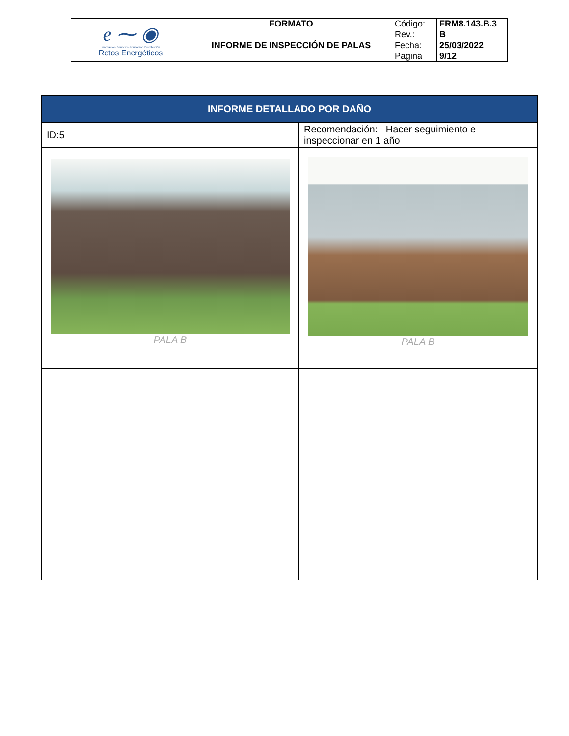| e ⁓ ◉ Innovación·Servicios·Formación·Distribución Retos Energéticos | FORMATO | Código: | FRM8.143.B.3 |
| | INFORME DE INSPECCIÓN DE PALAS | Rev.: | B |
| | | Fecha: | 25/03/2022 |
| | | Pagina | 9/12 |
| INFORME DETALLADO POR DAÑO | |
| ID:5 | Recomendación: Hacer seguimiento e inspeccionar en 1 año |
| PALA B | PALA B |